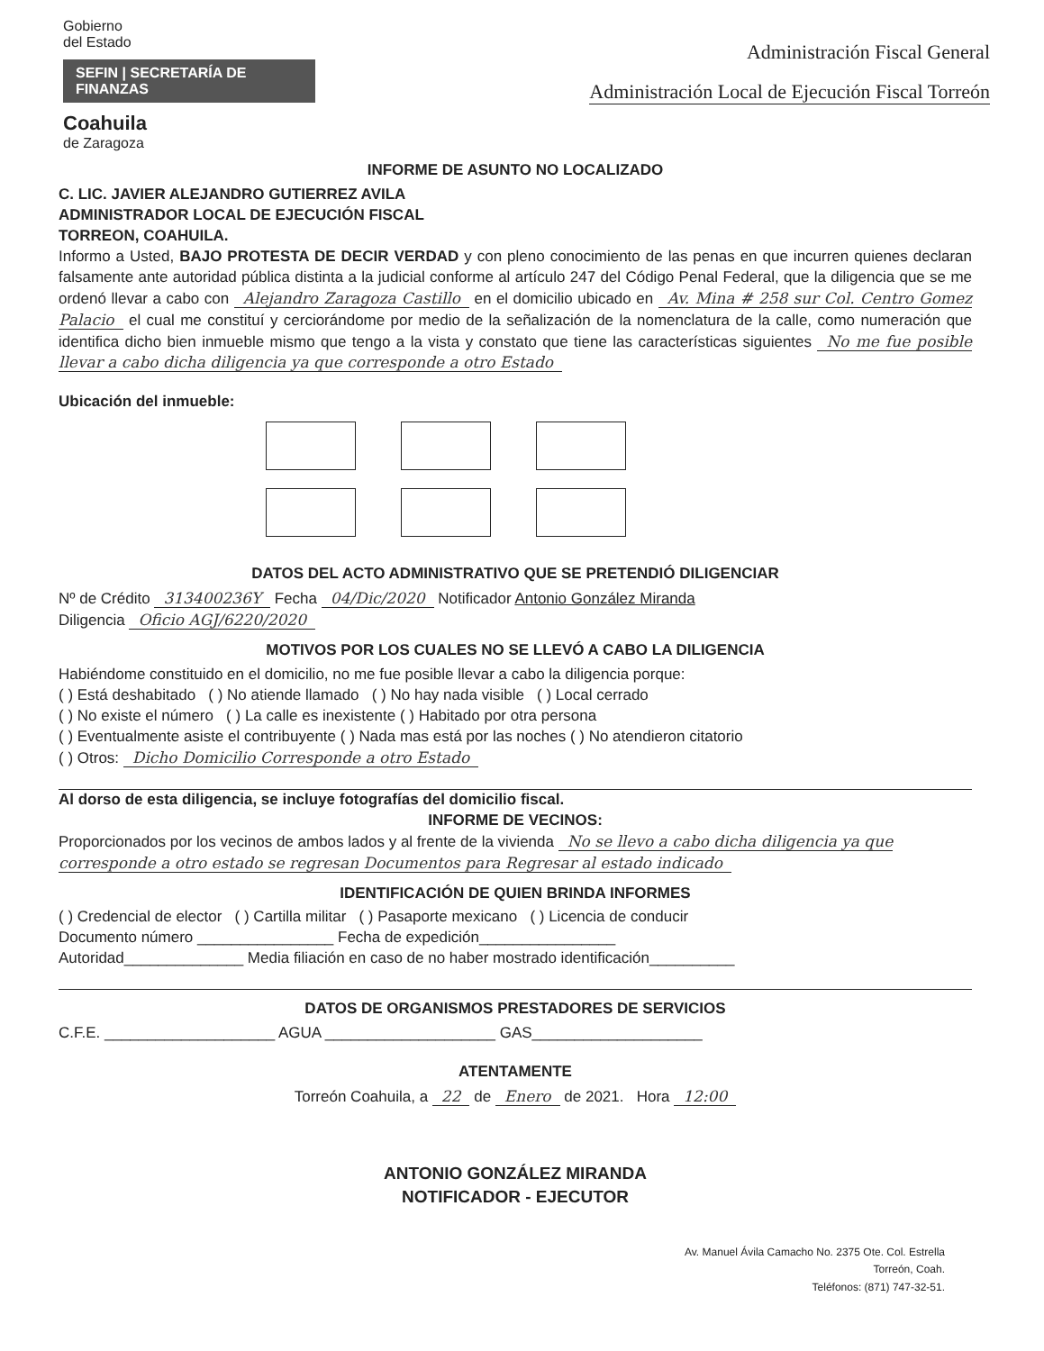Gobierno
del Estado
SEFIN | SECRETARÍA DE FINANZAS
Coahuila
de Zaragoza
Administración Fiscal General
Administración Local de Ejecución Fiscal Torreón
INFORME DE ASUNTO NO LOCALIZADO
C. LIC. JAVIER ALEJANDRO GUTIERREZ AVILA
ADMINISTRADOR LOCAL DE EJECUCIÓN FISCAL
TORREON, COAHUILA.
Informo a Usted, BAJO PROTESTA DE DECIR VERDAD y con pleno conocimiento de las penas en que incurren quienes declaran falsamente ante autoridad pública distinta a la judicial conforme al artículo 247 del Código Penal Federal, que la diligencia que se me ordenó llevar a cabo con Alejandro Zaragoza Castillo en el domicilio ubicado en Av. Mina # 258 sur Col. Centro Gomez Palacio el cual me constituí y cerciorándome por medio de la señalización de la nomenclatura de la calle, como numeración que identifica dicho bien inmueble mismo que tengo a la vista y constato que tiene las características siguientes No me fue posible llevar a cabo dicha diligencia ya que corresponde a otro Estado
Ubicación del inmueble:
DATOS DEL ACTO ADMINISTRATIVO QUE SE PRETENDIÓ DILIGENCIAR
Nº de Crédito 313400236Y Fecha 04/Dic/2020 Notificador Antonio González Miranda
Diligencia Oficio AGJ/6220/2020
MOTIVOS POR LOS CUALES NO SE LLEVÓ A CABO LA DILIGENCIA
Habiéndome constituido en el domicilio, no me fue posible llevar a cabo la diligencia porque:
( ) Está deshabitado ( ) No atiende llamado ( ) No hay nada visible ( ) Local cerrado
( ) No existe el número ( ) La calle es inexistente ( ) Habitado por otra persona
( ) Eventualmente asiste el contribuyente ( ) Nada mas está por las noches ( ) No atendieron citatorio
( ) Otros: Dicho Domicilio Corresponde a otro Estado
Al dorso de esta diligencia, se incluye fotografías del domicilio fiscal.
INFORME DE VECINOS:
Proporcionados por los vecinos de ambos lados y al frente de la vivienda No se llevo a cabo dicha diligencia ya que corresponde a otro estado se regresan Documentos para Regresar al estado indicado
IDENTIFICACIÓN DE QUIEN BRINDA INFORMES
( ) Credencial de elector ( ) Cartilla militar ( ) Pasaporte mexicano ( ) Licencia de conducir
Documento número ________________ Fecha de expedición________________
Autoridad______________ Media filiación en caso de no haber mostrado identificación__________
DATOS DE ORGANISMOS PRESTADORES DE SERVICIOS
C.F.E. ____________________ AGUA ____________________ GAS____________________
ATENTAMENTE
Torreón Coahuila, a 22 de Enero de 2021. Hora 12:00
ANTONIO GONZÁLEZ MIRANDA
NOTIFICADOR - EJECUTOR
Av. Manuel Ávila Camacho No. 2375 Ote. Col. Estrella
Torreón, Coah.
Teléfonos: (871) 747-32-51.